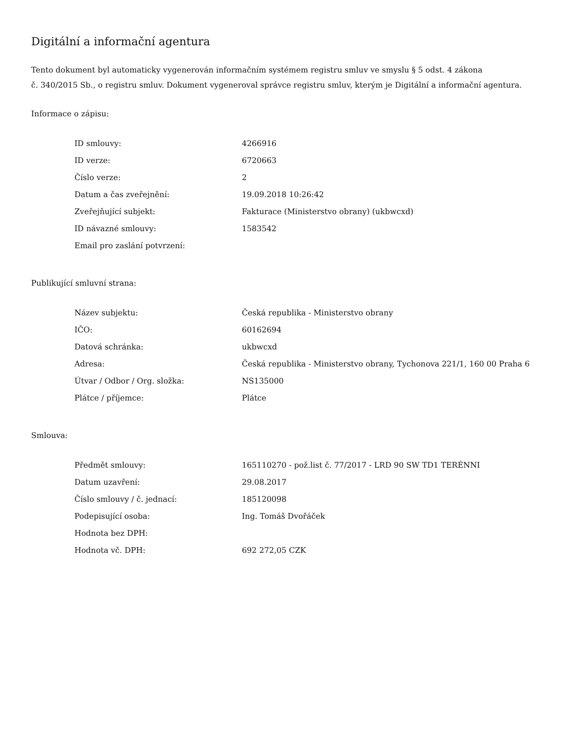Digitální a informační agentura
Tento dokument byl automaticky vygenerován informačním systémem registru smluv ve smyslu § 5 odst. 4 zákona
č. 340/2015 Sb., o registru smluv. Dokument vygeneroval správce registru smluv, kterým je Digitální a informační agentura.
Informace o zápisu:
| ID smlouvy: | 4266916 |
| ID verze: | 6720663 |
| Číslo verze: | 2 |
| Datum a čas zveřejnění: | 19.09.2018 10:26:42 |
| Zveřejňující subjekt: | Fakturace (Ministerstvo obrany) (ukbwcxd) |
| ID návazné smlouvy: | 1583542 |
| Email pro zaslání potvrzení: | |
Publikující smluvní strana:
| Název subjektu: | Česká republika - Ministerstvo obrany |
| IČO: | 60162694 |
| Datová schránka: | ukbwcxd |
| Adresa: | Česká republika - Ministerstvo obrany, Tychonova 221/1, 160 00 Praha 6 |
| Útvar / Odbor / Org. složka: | NS135000 |
| Plátce / příjemce: | Plátce |
Smlouva:
| Předmět smlouvy: | 165110270 - pož.list č. 77/2017 - LRD 90 SW TD1 TERÉNNI |
| Datum uzavření: | 29.08.2017 |
| Číslo smlouvy / č. jednací: | 185120098 |
| Podepisující osoba: | Ing. Tomáš Dvořáček |
| Hodnota bez DPH: | |
| Hodnota vč. DPH: | 692 272,05 CZK |